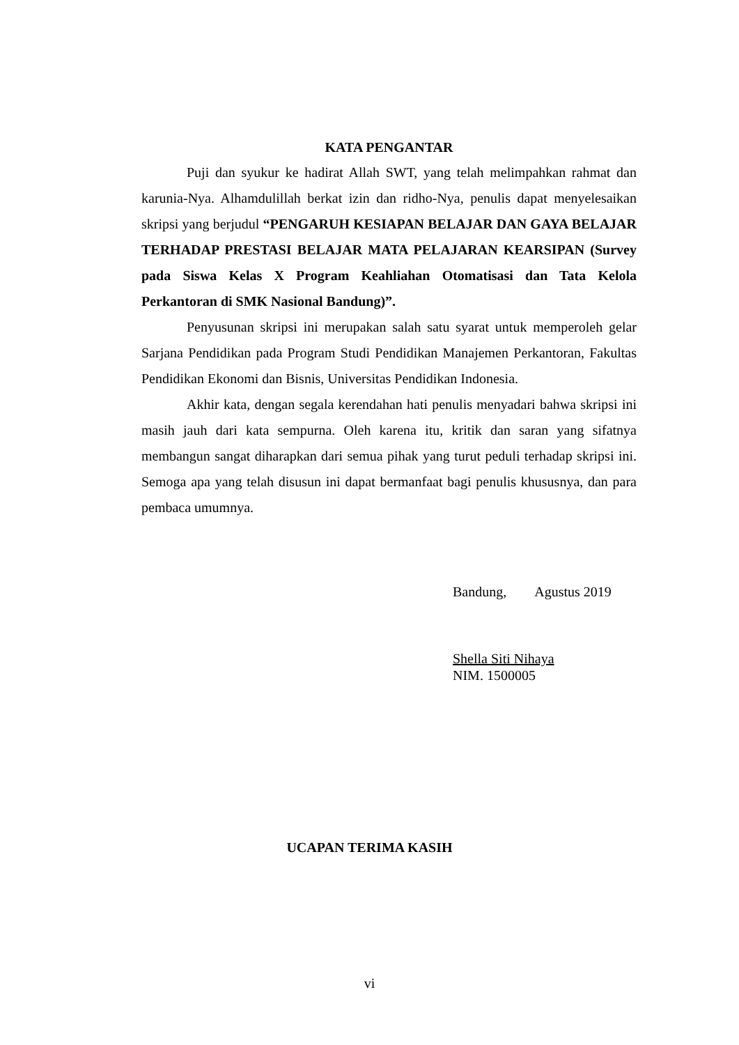KATA PENGANTAR
Puji dan syukur ke hadirat Allah SWT, yang telah melimpahkan rahmat dan karunia-Nya. Alhamdulillah berkat izin dan ridho-Nya, penulis dapat menyelesaikan skripsi yang berjudul “PENGARUH KESIAPAN BELAJAR DAN GAYA BELAJAR TERHADAP PRESTASI BELAJAR MATA PELAJARAN KEARSIPAN (Survey pada Siswa Kelas X Program Keahliahan Otomatisasi dan Tata Kelola Perkantoran di SMK Nasional Bandung)”.
Penyusunan skripsi ini merupakan salah satu syarat untuk memperoleh gelar Sarjana Pendidikan pada Program Studi Pendidikan Manajemen Perkantoran, Fakultas Pendidikan Ekonomi dan Bisnis, Universitas Pendidikan Indonesia.
Akhir kata, dengan segala kerendahan hati penulis menyadari bahwa skripsi ini masih jauh dari kata sempurna. Oleh karena itu, kritik dan saran yang sifatnya membangun sangat diharapkan dari semua pihak yang turut peduli terhadap skripsi ini. Semoga apa yang telah disusun ini dapat bermanfaat bagi penulis khususnya, dan para pembaca umumnya.
Bandung, Agustus 2019
Shella Siti Nihaya
NIM. 1500005
UCAPAN TERIMA KASIH
vi